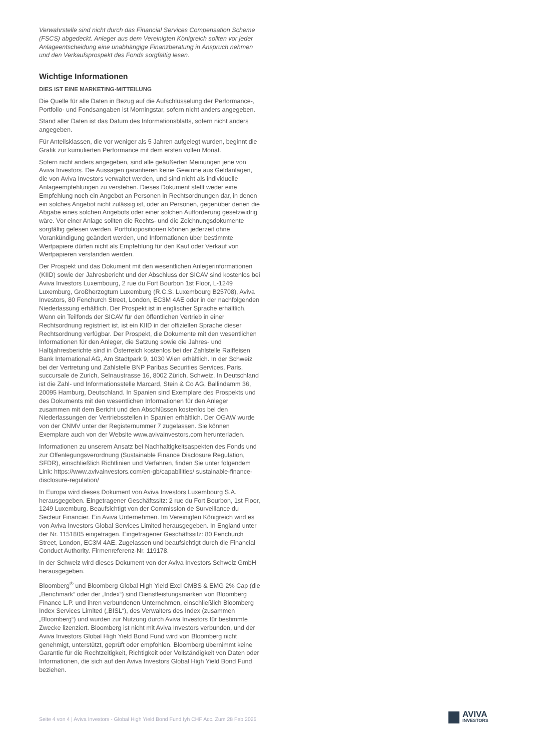Verwahrstelle sind nicht durch das Financial Services Compensation Scheme (FSCS) abgedeckt. Anleger aus dem Vereinigten Königreich sollten vor jeder Anlageentscheidung eine unabhängige Finanzberatung in Anspruch nehmen und den Verkaufsprospekt des Fonds sorgfältig lesen.
Wichtige Informationen
DIES IST EINE MARKETING-MITTEILUNG
Die Quelle für alle Daten in Bezug auf die Aufschlüsselung der Performance-, Portfolio- und Fondsangaben ist Morningstar, sofern nicht anders angegeben.
Stand aller Daten ist das Datum des Informationsblatts, sofern nicht anders angegeben.
Für Anteilsklassen, die vor weniger als 5 Jahren aufgelegt wurden, beginnt die Grafik zur kumulierten Performance mit dem ersten vollen Monat.
Sofern nicht anders angegeben, sind alle geäußerten Meinungen jene von Aviva Investors. Die Aussagen garantieren keine Gewinne aus Geldanlagen, die von Aviva Investors verwaltet werden, und sind nicht als individuelle Anlageempfehlungen zu verstehen. Dieses Dokument stellt weder eine Empfehlung noch ein Angebot an Personen in Rechtsordnungen dar, in denen ein solches Angebot nicht zulässig ist, oder an Personen, gegenüber denen die Abgabe eines solchen Angebots oder einer solchen Aufforderung gesetzwidrig wäre. Vor einer Anlage sollten die Rechts- und die Zeichnungsdokumente sorgfältig gelesen werden. Portfoliopositionen können jederzeit ohne Vorankündigung geändert werden, und Informationen über bestimmte Wertpapiere dürfen nicht als Empfehlung für den Kauf oder Verkauf von Wertpapieren verstanden werden.
Der Prospekt und das Dokument mit den wesentlichen Anlegerinformationen (KIID) sowie der Jahresbericht und der Abschluss der SICAV sind kostenlos bei Aviva Investors Luxembourg, 2 rue du Fort Bourbon 1st Floor, L-1249 Luxemburg, Großherzogtum Luxemburg (R.C.S. Luxembourg B25708), Aviva Investors, 80 Fenchurch Street, London, EC3M 4AE oder in der nachfolgenden Niederlassung erhältlich. Der Prospekt ist in englischer Sprache erhältlich. Wenn ein Teilfonds der SICAV für den öffentlichen Vertrieb in einer Rechtsordnung registriert ist, ist ein KIID in der offiziellen Sprache dieser Rechtsordnung verfügbar. Der Prospekt, die Dokumente mit den wesentlichen Informationen für den Anleger, die Satzung sowie die Jahres- und Halbjahresberichte sind in Österreich kostenlos bei der Zahlstelle Raiffeisen Bank International AG, Am Stadtpark 9, 1030 Wien erhältlich. In der Schweiz bei der Vertretung und Zahlstelle BNP Paribas Securities Services, Paris, succursale de Zurich, Selnaustrasse 16, 8002 Zürich, Schweiz. In Deutschland ist die Zahl- und Informationsstelle Marcard, Stein & Co AG, Ballindamm 36, 20095 Hamburg, Deutschland. In Spanien sind Exemplare des Prospekts und des Dokuments mit den wesentlichen Informationen für den Anleger zusammen mit dem Bericht und den Abschlüssen kostenlos bei den Niederlassungen der Vertriebsstellen in Spanien erhältlich. Der OGAW wurde von der CNMV unter der Registernummer 7 zugelassen. Sie können Exemplare auch von der Website www.avivainvestors.com herunterladen.
Informationen zu unserem Ansatz bei Nachhaltigkeitsaspekten des Fonds und zur Offenlegungsverordnung (Sustainable Finance Disclosure Regulation, SFDR), einschließlich Richtlinien und Verfahren, finden Sie unter folgendem Link: https://www.avivainvestors.com/en-gb/capabilities/ sustainable-finance-disclosure-regulation/
In Europa wird dieses Dokument von Aviva Investors Luxembourg S.A. herausgegeben. Eingetragener Geschäftssitz: 2 rue du Fort Bourbon, 1st Floor, 1249 Luxemburg. Beaufsichtigt von der Commission de Surveillance du Secteur Financier. Ein Aviva Unternehmen. Im Vereinigten Königreich wird es von Aviva Investors Global Services Limited herausgegeben. In England unter der Nr. 1151805 eingetragen. Eingetragener Geschäftssitz: 80 Fenchurch Street, London, EC3M 4AE. Zugelassen und beaufsichtigt durch die Financial Conduct Authority. Firmenreferenz-Nr. 119178.
In der Schweiz wird dieses Dokument von der Aviva Investors Schweiz GmbH herausgegeben.
Bloomberg<sup>®</sup> und Bloomberg Global High Yield Excl CMBS & EMG 2% Cap (die „Benchmark“ oder der „Index“) sind Dienstleistungsmarken von Bloomberg Finance L.P. und ihren verbundenen Unternehmen, einschließlich Bloomberg Index Services Limited („BISL“), des Verwalters des Index (zusammen „Bloomberg“) und wurden zur Nutzung durch Aviva Investors für bestimmte Zwecke lizenziert. Bloomberg ist nicht mit Aviva Investors verbunden, und der Aviva Investors Global High Yield Bond Fund wird von Bloomberg nicht genehmigt, unterstützt, geprüft oder empfohlen. Bloomberg übernimmt keine Garantie für die Rechtzeitigkeit, Richtigkeit oder Vollständigkeit von Daten oder Informationen, die sich auf den Aviva Investors Global High Yield Bond Fund beziehen.
Seite 4 von 4 | Aviva Investors - Global High Yield Bond Fund Iyh CHF Acc. Zum 28 Feb 2025
AVIVA
INVESTORS